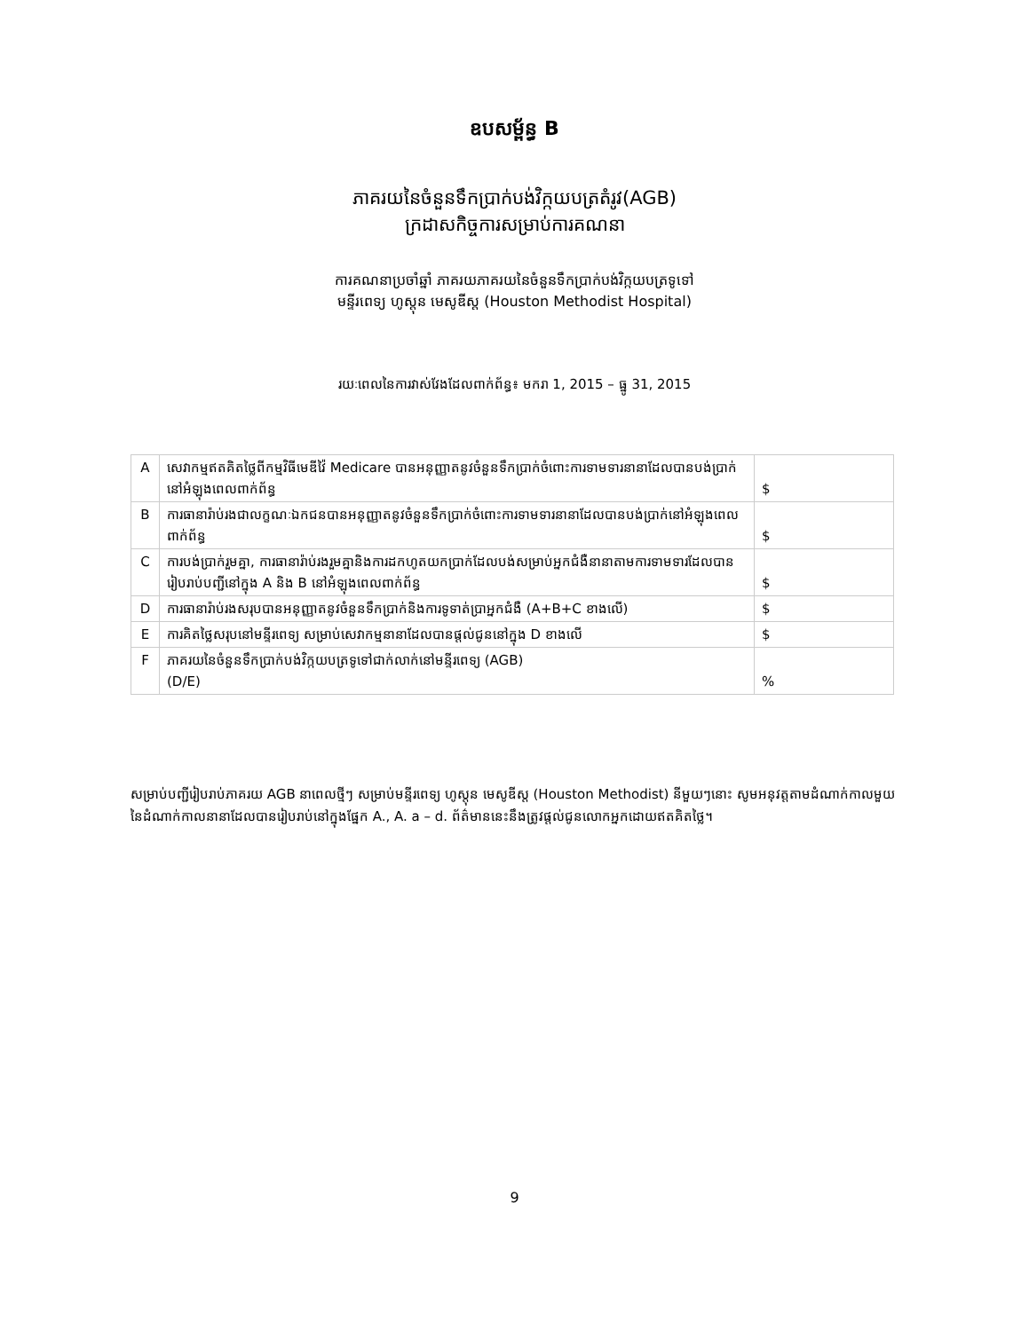ឧបសម្ព័ន្ធ B
ភាគរយនៃចំនួនទឹកប្រាក់បង់វិក្កយបត្រតំរូវ(AGB)
ក្រដាសកិច្ចការសម្រាប់ការគណនា
ការគណនាប្រចាំឆ្នាំ ភាគរយភាគរយនៃចំនួនទឹកប្រាក់បង់វិក្កយបត្រទូទៅ
មន្ទីរពេទ្យ ហូស្តុន មេសូឌីស្ត (Houston Methodist Hospital)
រយៈពេលនៃការវាស់វែងដែលពាក់ព័ន្ធ៖ មករា 1, 2015 – ធ្នូ 31, 2015
| A | សេវាកម្មឥតគិតថ្លៃពីកម្មវិធីមេឌីវ៉ៃ Medicare បានអនុញ្ញាតនូវចំនួនទឹកប្រាក់ចំពោះការទាមទារនានាដែលបានបង់ប្រាក់នៅអំឡុងពេលពាក់ព័ន្ធ | $ |
| B | ការធានារ៉ាប់រងជាលក្ខណៈឯកជនបានអនុញ្ញាតនូវចំនួនទឹកប្រាក់ចំពោះការទាមទារនានាដែលបានបង់ប្រាក់នៅអំឡុងពេលពាក់ព័ន្ធ | $ |
| C | ការបង់ប្រាក់រួមគ្នា, ការធានារ៉ាប់រងរួមគ្នានិងការដកហូតយកប្រាក់ដែលបង់សម្រាប់អ្នកជំងឺនានាតាមការទាមទារដែលបានរៀបរាប់បញ្ជីនៅក្នុង A និង B នៅអំឡុងពេលពាក់ព័ន្ធ | $ |
| D | ការធានារ៉ាប់រងសរុបបានអនុញ្ញាតនូវចំនួនទឹកប្រាក់និងការទូទាត់ប្រាអ្នកជំងឺ (A+B+C ខាងលើ) | $ |
| E | ការគិតថ្លៃសរុបនៅមន្ទីរពេទ្យ សម្រាប់សេវាកម្មនានាដែលបានផ្តល់ជូននៅក្នុង D ខាងលើ | $ |
| F | ភាគរយនៃចំនួនទឹកប្រាក់បង់វិក្កយបត្រទូទៅជាក់លាក់នៅមន្ទីរពេទ្យ (AGB) (D/E) | % |
សម្រាប់បញ្ជីរៀបរាប់ភាគរយ AGB នាពេលថ្មីៗ សម្រាប់មន្ទីរពេទ្យ ហូស្តុន មេសូឌីស្ត (Houston Methodist) នីមួយៗនោះ សូមអនុវត្តតាមដំណាក់កាលមួយនៃដំណាក់កាលនានាដែលបានរៀបរាប់នៅក្នុងផ្នែក A., A. a – d. ព័ត៌មាននេះនឹងត្រូវផ្តល់ជូនលោកអ្នកដោយឥតគិតថ្លៃ។
9